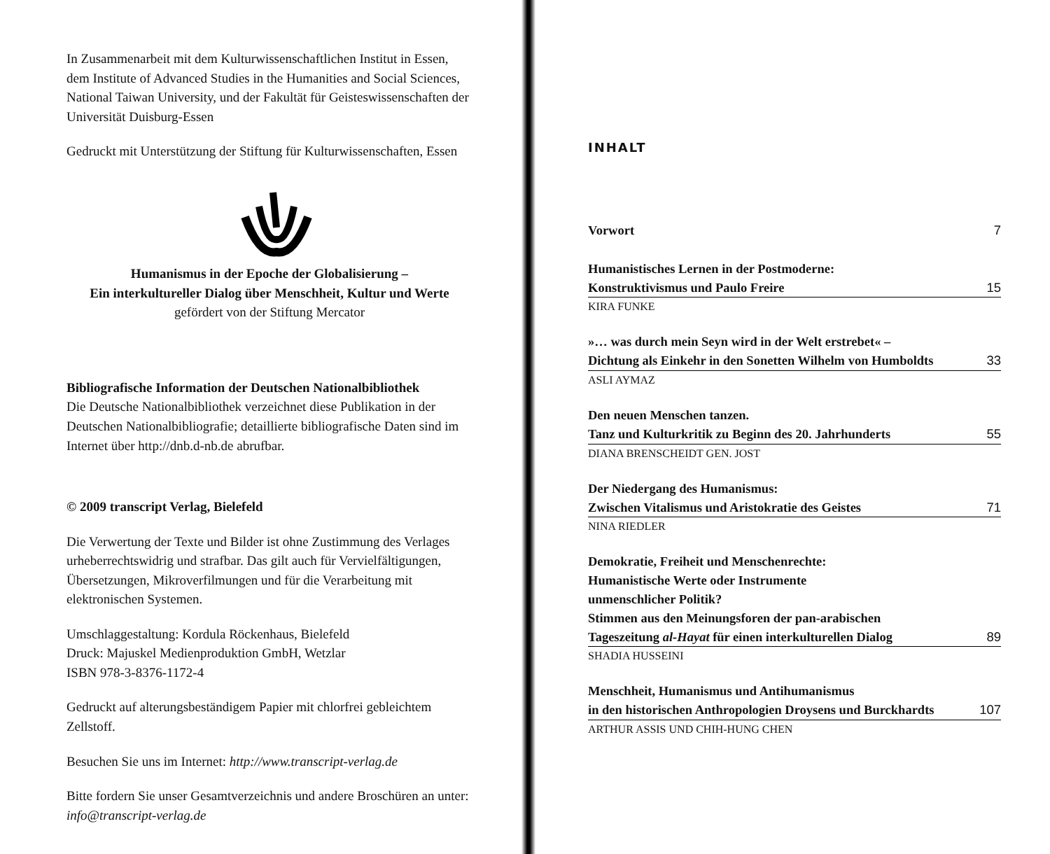In Zusammenarbeit mit dem Kulturwissenschaftlichen Institut in Essen, dem Institute of Advanced Studies in the Humanities and Social Sciences, National Taiwan University, und der Fakultät für Geisteswissenschaften der Universität Duisburg-Essen
Gedruckt mit Unterstützung der Stiftung für Kulturwissenschaften, Essen
Humanismus in der Epoche der Globalisierung –
Ein interkultureller Dialog über Menschheit, Kultur und Werte
gefördert von der Stiftung Mercator
Bibliografische Information der Deutschen Nationalbibliothek
Die Deutsche Nationalbibliothek verzeichnet diese Publikation in der Deutschen Nationalbibliografie; detaillierte bibliografische Daten sind im Internet über http://dnb.d-nb.de abrufbar.
© 2009 transcript Verlag, Bielefeld
Die Verwertung der Texte und Bilder ist ohne Zustimmung des Verlages urheberrechtswidrig und strafbar. Das gilt auch für Vervielfältigungen, Übersetzungen, Mikroverfilmungen und für die Verarbeitung mit elektronischen Systemen.
Umschlaggestaltung: Kordula Röckenhaus, Bielefeld
Druck: Majuskel Medienproduktion GmbH, Wetzlar
ISBN 978-3-8376-1172-4
Gedruckt auf alterungsbeständigem Papier mit chlorfrei gebleichtem Zellstoff.
Besuchen Sie uns im Internet: http://www.transcript-verlag.de
Bitte fordern Sie unser Gesamtverzeichnis und andere Broschüren an unter: info@transcript-verlag.de
INHALT
Vorwort 7
Humanistisches Lernen in der Postmoderne:
Konstruktivismus und Paulo Freire 15
KIRA FUNKE
»… was durch mein Seyn wird in der Welt erstrebet« –
Dichtung als Einkehr in den Sonetten Wilhelm von Humboldts 33
ASLI AYMAZ
Den neuen Menschen tanzen.
Tanz und Kulturkritik zu Beginn des 20. Jahrhunderts 55
DIANA BRENSCHEIDT GEN. JOST
Der Niedergang des Humanismus:
Zwischen Vitalismus und Aristokratie des Geistes 71
NINA RIEDLER
Demokratie, Freiheit und Menschenrechte:
Humanistische Werte oder Instrumente
unmenschlicher Politik?
Stimmen aus den Meinungsforen der pan-arabischen
Tageszeitung al-Hayat für einen interkulturellen Dialog 89
SHADIA HUSSEINI
Menschheit, Humanismus und Antihumanismus
in den historischen Anthropologien Droysens und Burckhardts 107
ARTHUR ASSIS UND CHIH-HUNG CHEN